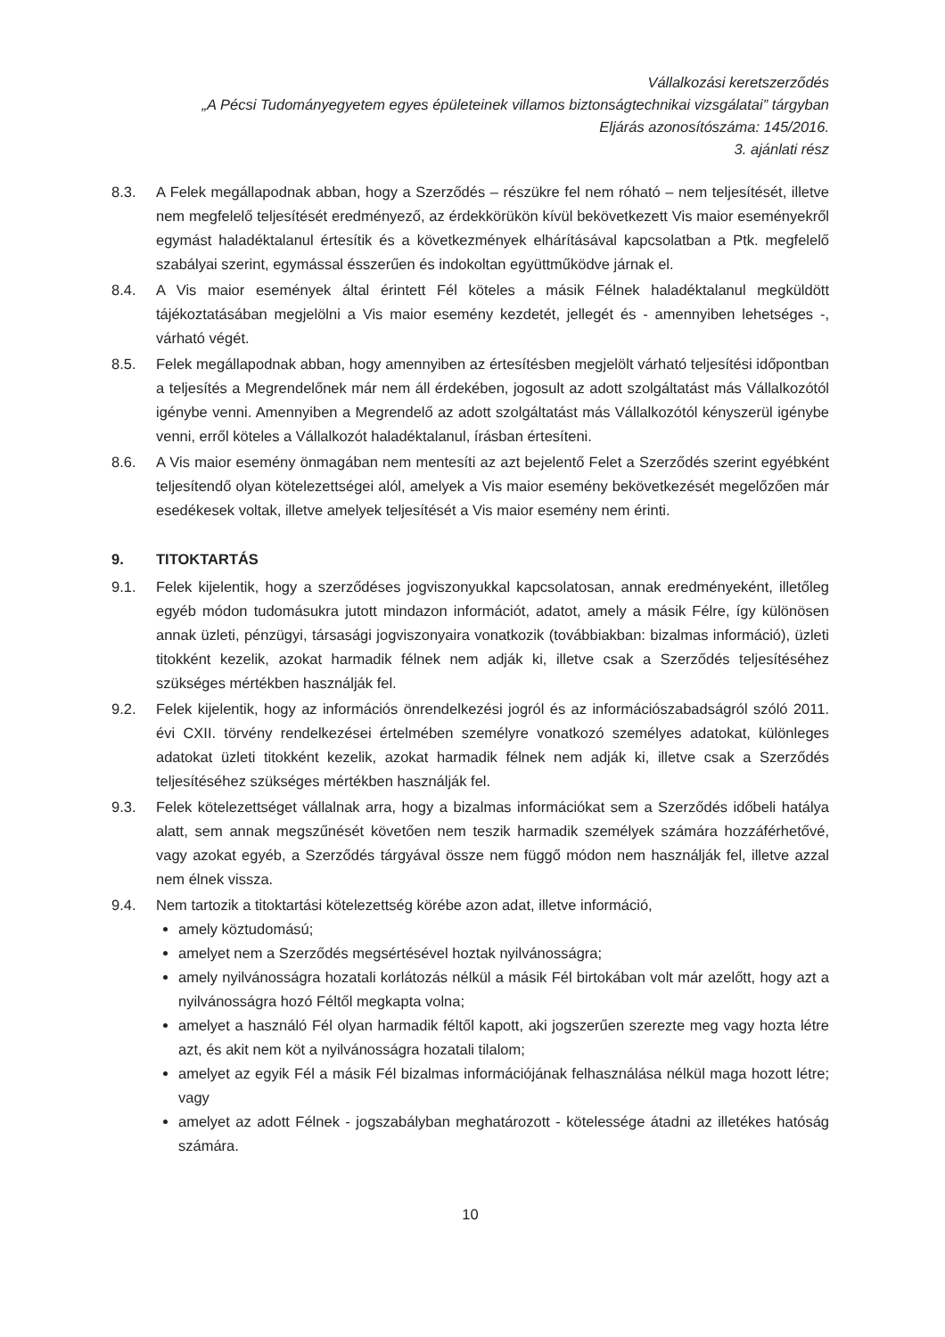Vállalkozási keretszerződés
„A Pécsi Tudományegyetem egyes épületeinek villamos biztonságtechnikai vizsgálatai” tárgyban
Eljárás azonosítószáma: 145/2016.
3. ajánlati rész
8.3. A Felek megállapodnak abban, hogy a Szerződés – részükre fel nem róható – nem teljesítését, illetve nem megfelelő teljesítését eredményező, az érdekkörükön kívül bekövetkezett Vis maior eseményekről egymást haladéktalanul értesítik és a következmények elhárításával kapcsolatban a Ptk. megfelelő szabályai szerint, egymással ésszerűen és indokoltan együttműködve járnak el.
8.4. A Vis maior események által érintett Fél köteles a másik Félnek haladéktalanul megküldött tájékoztatásában megjelölni a Vis maior esemény kezdetét, jellegét és - amennyiben lehetséges -, várható végét.
8.5. Felek megállapodnak abban, hogy amennyiben az értesítésben megjelölt várható teljesítési időpontban a teljesítés a Megrendelőnek már nem áll érdekében, jogosult az adott szolgáltatást más Vállalkozótól igénybe venni. Amennyiben a Megrendelő az adott szolgáltatást más Vállalkozótól kényszerül igénybe venni, erről köteles a Vállalkozót haladéktalanul, írásban értesíteni.
8.6. A Vis maior esemény önmagában nem mentesíti az azt bejelentő Felet a Szerződés szerint egyébként teljesítendő olyan kötelezettségei alól, amelyek a Vis maior esemény bekövetkezését megelőzően már esedékesek voltak, illetve amelyek teljesítését a Vis maior esemény nem érinti.
9. TITOKTARTÁS
9.1. Felek kijelentik, hogy a szerződéses jogviszonyukkal kapcsolatosan, annak eredményeként, illetőleg egyéb módon tudomásukra jutott mindazon információt, adatot, amely a másik Félre, így különösen annak üzleti, pénzügyi, társasági jogviszonyaira vonatkozik (továbbiakban: bizalmas információ), üzleti titokként kezelik, azokat harmadik félnek nem adják ki, illetve csak a Szerződés teljesítéséhez szükséges mértékben használják fel.
9.2. Felek kijelentik, hogy az információs önrendelkezési jogról és az információszabadságról szóló 2011. évi CXII. törvény rendelkezései értelmében személyre vonatkozó személyes adatokat, különleges adatokat üzleti titokként kezelik, azokat harmadik félnek nem adják ki, illetve csak a Szerződés teljesítéséhez szükséges mértékben használják fel.
9.3. Felek kötelezettséget vállalnak arra, hogy a bizalmas információkat sem a Szerződés időbeli hatálya alatt, sem annak megszűnését követően nem teszik harmadik személyek számára hozzáférhetővé, vagy azokat egyéb, a Szerződés tárgyával össze nem függő módon nem használják fel, illetve azzal nem élnek vissza.
9.4. Nem tartozik a titoktartási kötelezettség körébe azon adat, illetve információ,
amely köztudomású;
amelyet nem a Szerződés megsértésével hoztak nyilvánosságra;
amely nyilvánosságra hozatali korlátozás nélkül a másik Fél birtokában volt már azelőtt, hogy azt a nyilvánosságra hozó Féltől megkapta volna;
amelyet a használó Fél olyan harmadik féltől kapott, aki jogszerűen szerezte meg vagy hozta létre azt, és akit nem köt a nyilvánosságra hozatali tilalom;
amelyet az egyik Fél a másik Fél bizalmas információjának felhasználása nélkül maga hozott létre; vagy
amelyet az adott Félnek - jogszabályban meghatározott - kötelessége átadni az illetékes hatóság számára.
10